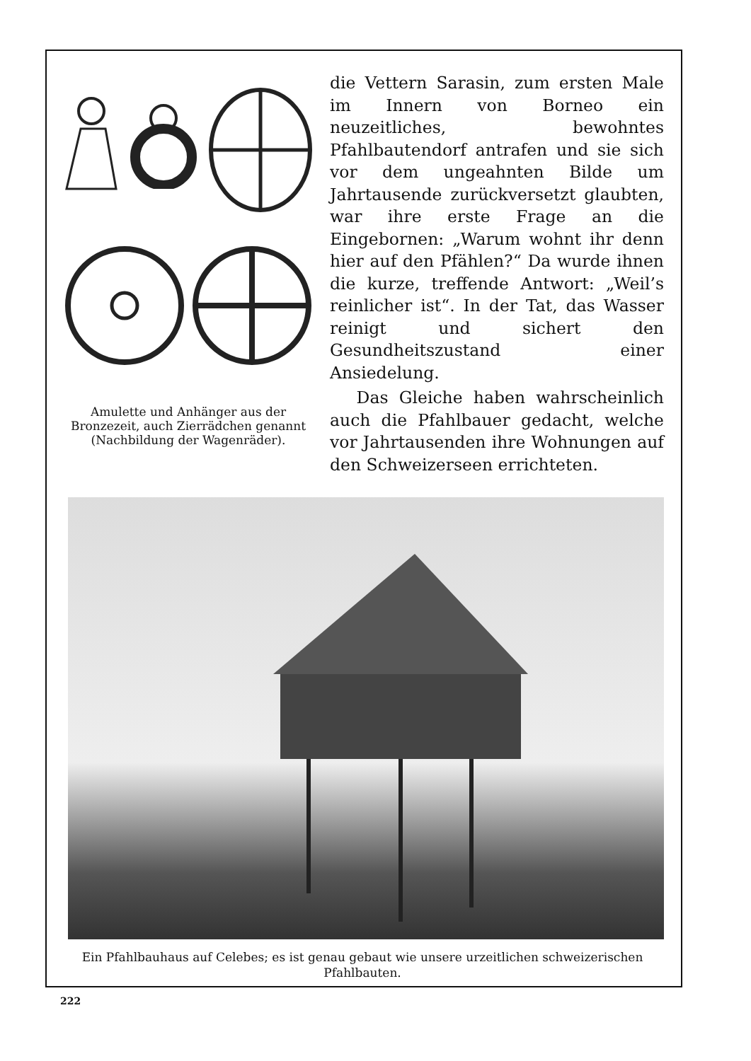Amulette und Anhänger aus der Bronzezeit, auch Zierrädchen genannt (Nachbildung der Wagenräder).
die Vettern Sarasin, zum ersten Male im Innern von Borneo ein neuzeitliches, bewohntes Pfahlbautendorf antrafen und sie sich vor dem ungeahnten Bilde um Jahrtausende zurückversetzt glaubten, war ihre erste Frage an die Eingebornen: „Warum wohnt ihr denn hier auf den Pfählen?“ Da wurde ihnen die kurze, treffende Antwort: „Weil’s reinlicher ist“. In der Tat, das Wasser reinigt und sichert den Gesundheitszustand einer Ansiedelung.
Das Gleiche haben wahrscheinlich auch die Pfahlbauer gedacht, welche vor Jahrtausenden ihre Wohnungen auf den Schweizerseen errichteten.
Ein Pfahlbauhaus auf Celebes; es ist genau gebaut wie unsere urzeitlichen schweizerischen Pfahlbauten.
222